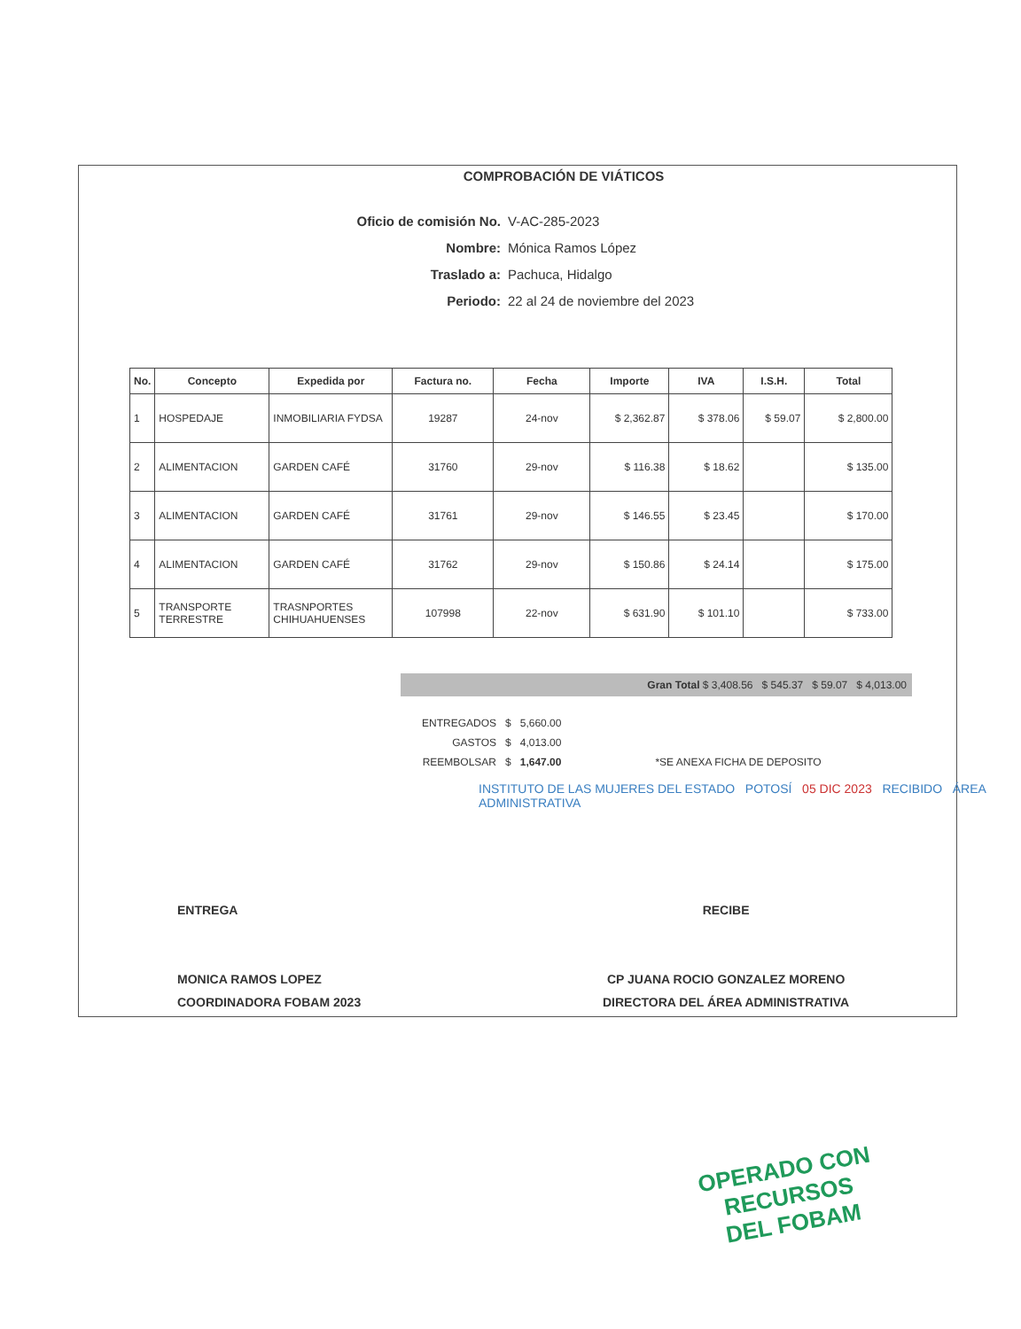COMPROBACIÓN DE VIÁTICOS
Oficio de comisión No. V-AC-285-2023
Nombre: Mónica Ramos López
Traslado a: Pachuca, Hidalgo
Periodo: 22 al 24 de noviembre del 2023
| No. | Concepto | Expedida por | Factura no. | Fecha | Importe | IVA | I.S.H. | Total |
| --- | --- | --- | --- | --- | --- | --- | --- | --- |
| 1 | HOSPEDAJE | INMOBILIARIA FYDSA | 19287 | 24-nov | $ 2,362.87 | $ 378.06 | $ 59.07 | $ 2,800.00 |
| 2 | ALIMENTACION | GARDEN CAFÉ | 31760 | 29-nov | $ 116.38 | $ 18.62 | | $ 135.00 |
| 3 | ALIMENTACION | GARDEN CAFÉ | 31761 | 29-nov | $ 146.55 | $ 23.45 | | $ 170.00 |
| 4 | ALIMENTACION | GARDEN CAFÉ | 31762 | 29-nov | $ 150.86 | $ 24.14 | | $ 175.00 |
| 5 | TRANSPORTE TERRESTRE | TRASNPORTES CHIHUAHUENSES | 107998 | 22-nov | $ 631.90 | $ 101.10 | | $ 733.00 |
Gran Total $ 3,408.56 $ 545.37 $ 59.07 $ 4,013.00
| ENTREGADOS | $ | 5,660.00 | |
| GASTOS | $ | 4,013.00 | |
| REEMBOLSAR | $ | 1,647.00 | *SE ANEXA FICHA DE DEPOSITO |
INSTITUTO DE LAS MUJERES DEL ESTADO POTOSÍ 05 DIC 2023 RECIBIDO ÁREA ADMINISTRATIVA
ENTREGA
MONICA RAMOS LOPEZ
COORDINADORA FOBAM 2023
RECIBE
CP JUANA ROCIO GONZALEZ MORENO
DIRECTORA DEL ÁREA ADMINISTRATIVA
OPERADO CON RECURSOS
DEL FOBAM